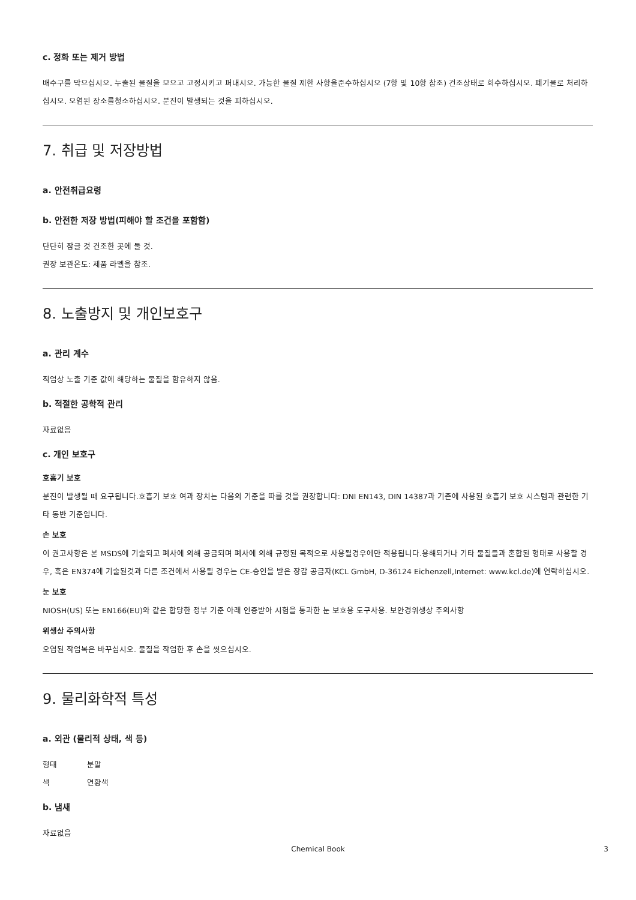c. 정화 또는 제거 방법
배수구를 막으십시오. 누출된 물질을 모으고 고정시키고 퍼내시오. 가능한 물질 제한 사항을준수하십시오 (7항 및 10항 참조) 건조상태로 회수하십시오. 폐기물로 처리하십시오. 오염된 장소를청소하십시오. 분진이 발생되는 것을 피하십시오.
7. 취급 및 저장방법
a. 안전취급요령
b. 안전한 저장 방법(피해야 할 조건을 포함함)
단단히 잠글 것 건조한 곳에 둘 것.
권장 보관온도: 제품 라벨을 참조.
8. 노출방지 및 개인보호구
a. 관리 계수
직업상 노출 기준 값에 해당하는 물질을 함유하지 않음.
b. 적절한 공학적 관리
자료없음
c. 개인 보호구
호흡기 보호
분진이 발생될 때 요구됩니다.호흡기 보호 여과 장치는 다음의 기준을 따를 것을 권장합니다: DNI EN143, DIN 14387과 기존에 사용된 호흡기 보호 시스템과 관련한 기타 동반 기준입니다.
손 보호
이 권고사항은 본 MSDS에 기술되고 폐사에 의해 공급되며 폐사에 의해 규정된 목적으로 사용될경우에만 적용됩니다.용해되거나 기타 물질들과 혼합된 형태로 사용할 경우, 혹은 EN374에 기술된것과 다른 조건에서 사용될 경우는 CE-승인을 받은 장갑 공급자(KCL GmbH, D-36124 Eichenzell,Internet: www.kcl.de)에 연락하십시오.
눈 보호
NIOSH(US) 또는 EN166(EU)와 같은 합당한 정부 기준 아래 인증받아 시험을 통과한 눈 보호용 도구사용. 보안경위생상 주의사항
위생상 주의사항
오염된 작업복은 바꾸십시오. 물질을 작업한 후 손을 씻으십시오.
9. 물리화학적 특성
a. 외관 (물리적 상태, 색 등)
형태 분말
색 연황색
b. 냄새
자료없음
Chemical Book 3